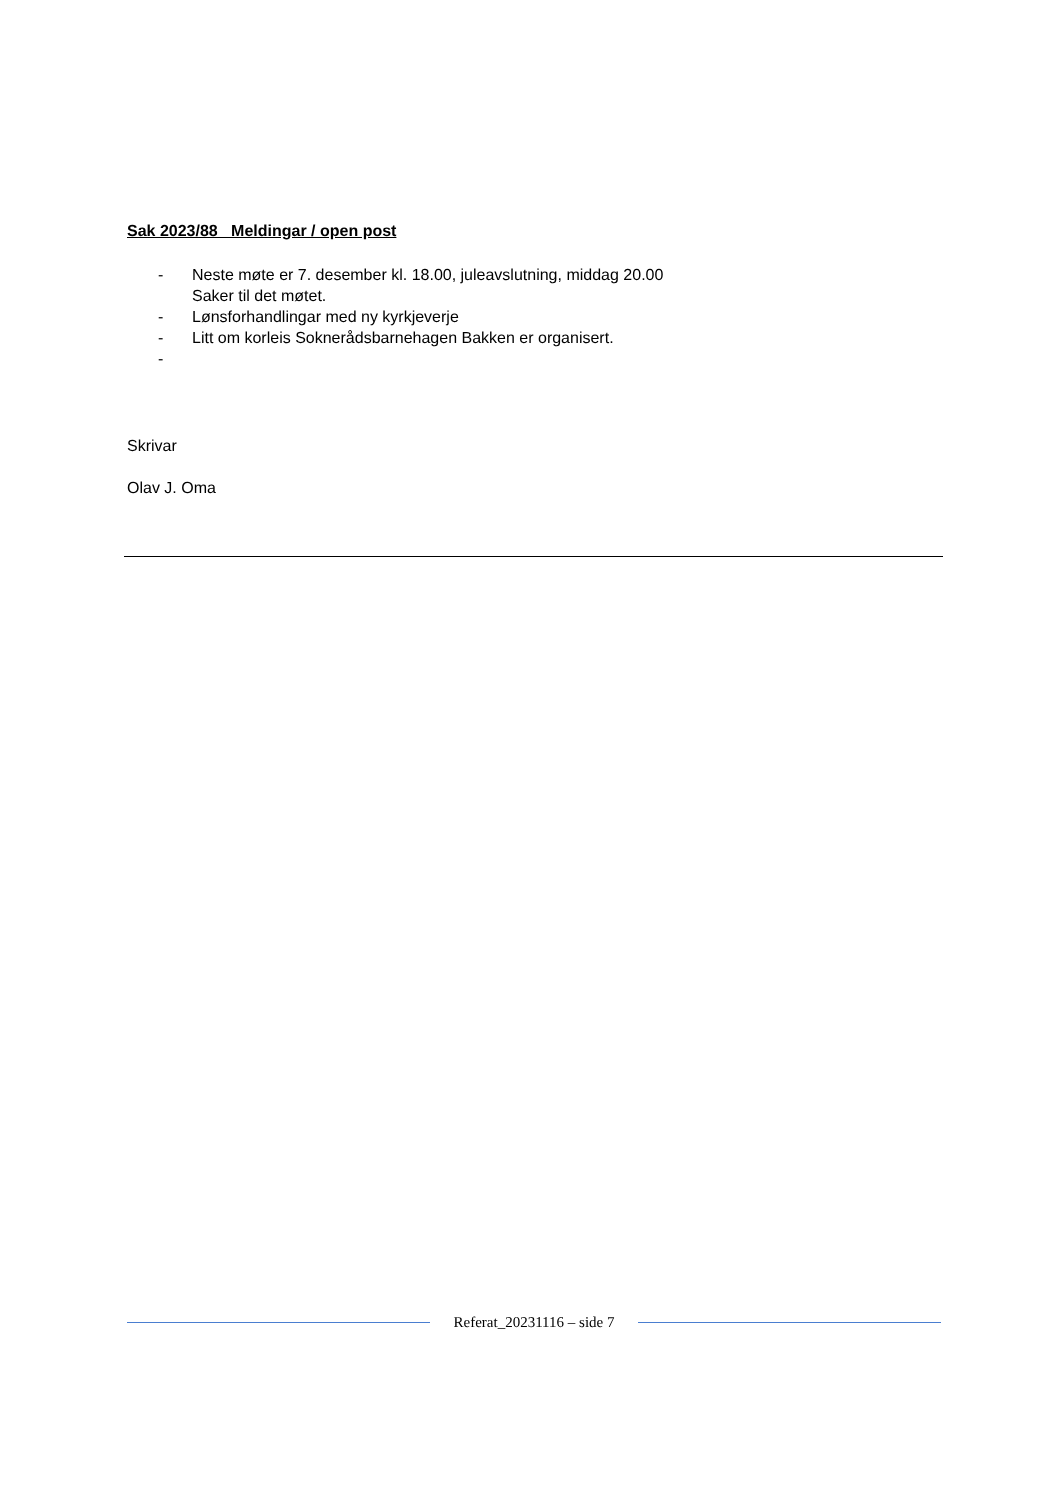Sak 2023/88 Meldingar / open post
- Neste møte er 7. desember kl. 18.00, juleavslutning, middag 20.00
Saker til det møtet.
- Lønsforhandlingar med ny kyrkjeverje
- Litt om korleis Soknerådsbarnehagen Bakken er organisert.
-
Skrivar
Olav J. Oma
Referat_20231116 – side 7